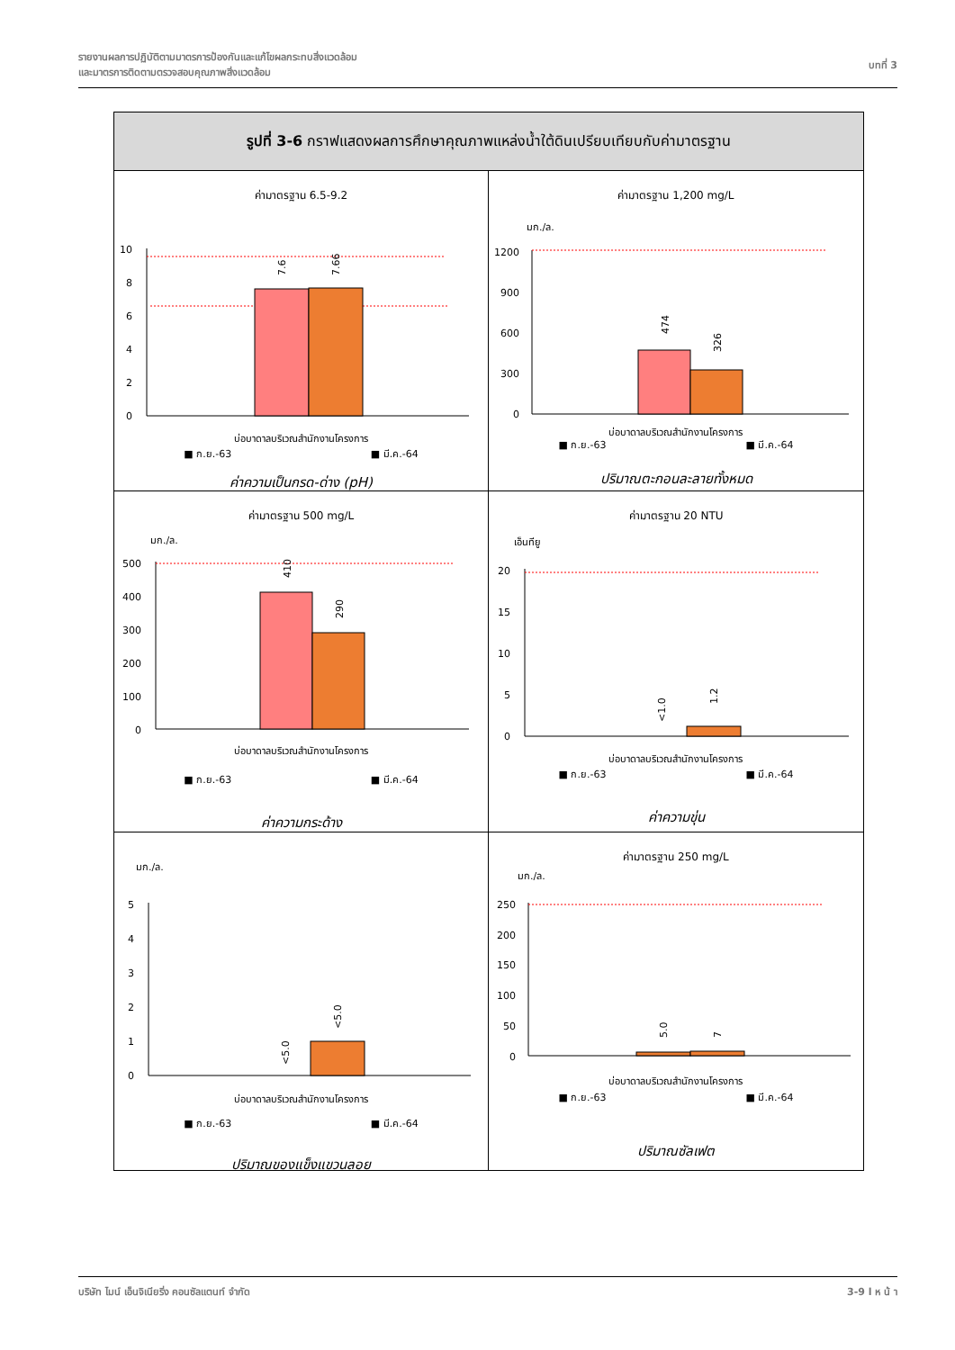รายงานผลการปฏิบัติตามมาตรการป้องกันและแก้ไขผลกระทบสิ่งแวดล้อม
และมาตรการติดตามตรวจสอบคุณภาพสิ่งแวดล้อม
บทที่ 3
รูปที่ 3-6 กราฟแสดงผลการศึกษาคุณภาพแหล่งน้ำใต้ดินเปรียบเทียบกับค่ามาตรฐาน
ค่ามาตรฐาน 6.5-9.2
10
8
6
4
2
0
7.6
7.66
บ่อบาดาลบริเวณสำนักงานโครงการ
■ ก.ย.-63 ■ มี.ค.-64
ค่าความเป็นกรด-ด่าง (pH)
ค่ามาตรฐาน 1,200 mg/L
มก./ล.
1200
900
600
300
0
474
326
บ่อบาดาลบริเวณสำนักงานโครงการ
■ ก.ย.-63 ■ มี.ค.-64
ปริมาณตะกอนละลายทั้งหมด
ค่ามาตรฐาน 500 mg/L
มก./ล.
500
400
300
200
100
0
410
290
บ่อบาดาลบริเวณสำนักงานโครงการ
■ ก.ย.-63 ■ มี.ค.-64
ค่าความกระด้าง
ค่ามาตรฐาน 20 NTU
เอ็นทียู
20
15
10
5
0
<1.0
1.2
บ่อบาดาลบริเวณสำนักงานโครงการ
■ ก.ย.-63 ■ มี.ค.-64
ค่าความขุ่น
มก./ล.
5
4
3
2
1
0
<5.0
<5.0
บ่อบาดาลบริเวณสำนักงานโครงการ
■ ก.ย.-63 ■ มี.ค.-64
ปริมาณของแข็งแขวนลอย
ค่ามาตรฐาน 250 mg/L
มก./ล.
250
200
150
100
50
0
5.0
7
บ่อบาดาลบริเวณสำนักงานโครงการ
■ ก.ย.-63 ■ มี.ค.-64
ปริมาณซัลเฟต
บริษัท ไมน์ เอ็นจิเนียริ่ง คอนซัลแตนท์ จำกัด 3-9 l ห น้ า